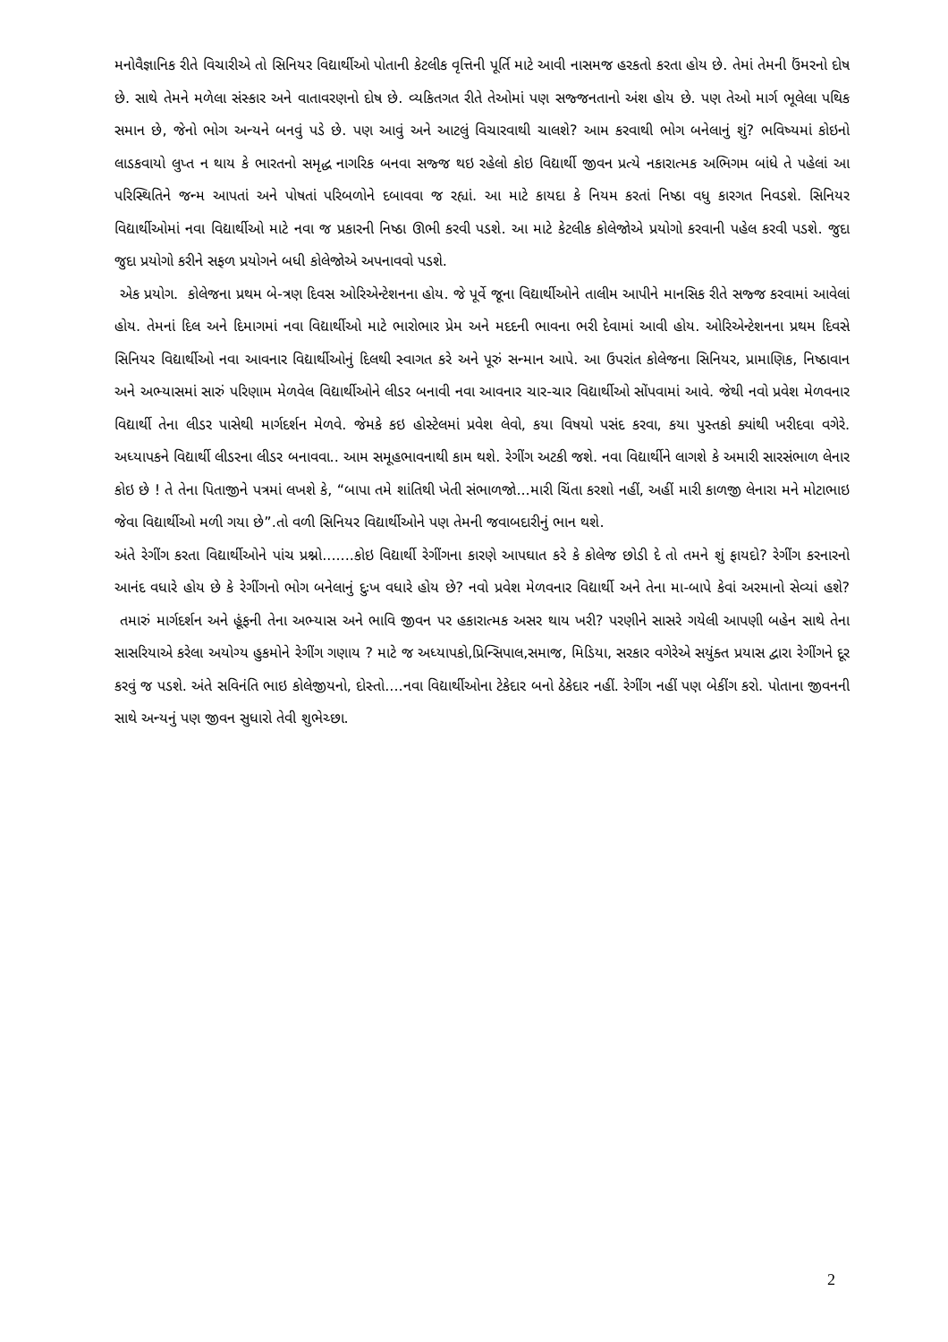મનોવૈજ્ઞાનિક રીતે વિચારીએ તો સિનિયર વિદ્યાર્થીઓ પોતાની કેટલીક વૃત્તિની પૂર્તિ માટે આવી નાસમજ હરકતો કરતા હોય છે. તેમાં તેમની ઉંમરનો દોષ છે. સાથે તેમને મળેલા સંસ્કાર અને વાતાવરણનો દોષ છે. વ્યકિતગત રીતે તેઓમાં પણ સજ્જનતાનો અંશ હોય છે. પણ તેઓ માર્ગ ભૂલેલા પથિક સમાન છે, જેનો ભોગ અન્યને બનવું પડે છે. પણ આવું અને આટલું વિચારવાથી ચાલશે? આમ કરવાથી ભોગ બનેલાનું શું? ભવિષ્યમાં કોઇનો લાડકવાયો લુપ્ત ન થાય કે ભારતનો સમૃદ્ધ નાગરિક બનવા સજ્જ થઇ રહેલો કોઇ વિદ્યાર્થી જીવન પ્રત્યે નકારાત્મક અભિગમ બાંધે તે પહેલાં આ પરિસ્થિતિને જન્મ આપતાં અને પોષતાં પરિબળોને દબાવવા જ રહ્યાં. આ માટે કાયદા કે નિયમ કરતાં નિષ્ઠા વધુ કારગત નિવડશે. સિનિયર વિદ્યાર્થીઓમાં નવા વિદ્યાર્થીઓ માટે નવા જ પ્રકારની નિષ્ઠા ઊભી કરવી પડશે. આ માટે કેટલીક કોલેજોએ પ્રયોગો કરવાની પહેલ કરવી પડશે. જુદા જુદા પ્રયોગો કરીને સફળ પ્રયોગને બધી કોલેજોએ અપનાવવો પડશે.
એક પ્રયોગ. કોલેજના પ્રથમ બે-ત્રણ દિવસ ઓરિએન્ટેશનના હોય. જે પૂર્વે જૂના વિદ્યાર્થીઓને તાલીમ આપીને માનસિક રીતે સજ્જ કરવામાં આવેલાં હોય. તેમનાં દિલ અને દિમાગમાં નવા વિદ્યાર્થીઓ માટે ભારોભાર પ્રેમ અને મદદની ભાવના ભરી દેવામાં આવી હોય. ઓરિએન્ટેશનના પ્રથમ દિવસે સિનિયર વિદ્યાર્થીઓ નવા આવનાર વિદ્યાર્થીઓનું દિલથી સ્વાગત કરે અને પૂરું સન્માન આપે. આ ઉપરાંત કોલેજના સિનિયર, પ્રામાણિક, નિષ્ઠાવાન અને અભ્યાસમાં સારું પરિણામ મેળવેલ વિદ્યાર્થીઓને લીડર બનાવી નવા આવનાર ચાર-ચાર વિદ્યાર્થીઓ સોંપવામાં આવે. જેથી નવો પ્રવેશ મેળવનાર વિદ્યાર્થી તેના લીડર પાસેથી માર્ગદર્શન મેળવે. જેમકે કઇ હોસ્ટેલમાં પ્રવેશ લેવો, કયા વિષયો પસંદ કરવા, કયા પુસ્તકો ક્યાંથી ખરીદવા વગેરે. અધ્યાપકને વિદ્યાર્થી લીડરના લીડર બનાવવા.. આમ સમૂહભાવનાથી કામ થશે. રેગીંગ અટકી જશે. નવા વિદ્યાર્થીને લાગશે કે અમારી સારસંભાળ લેનાર કોઇ છે ! તે તેના પિતાજીને પત્રમાં લખશે કે, “બાપા તમે શાંતિથી ખેતી સંભાળજો...મારી ચિંતા કરશો નહીં, અહીં મારી કાળજી લેનારા મને મોટાભાઇ જેવા વિદ્યાર્થીઓ મળી ગયા છે”.તો વળી સિનિયર વિદ્યાર્થીઓને પણ તેમની જવાબદારીનું ભાન થશે.
અંતે રેગીંગ કરતા વિદ્યાર્થીઓને પાંચ પ્રશ્નો.......કોઇ વિદ્યાર્થી રેગીંગના કારણે આપઘાત કરે કે કોલેજ છોડી દે તો તમને શું ફાયદો? રેગીંગ કરનારનો આનંદ વધારે હોય છે કે રેગીંગનો ભોગ બનેલાનું દુઃખ વધારે હોય છે? નવો પ્રવેશ મેળવનાર વિદ્યાર્થી અને તેના મા-બાપે કેવાં અરમાનો સેવ્યાં હશે? તમારું માર્ગદર્શન અને હૂંફની તેના અભ્યાસ અને ભાવિ જીવન પર હકારાત્મક અસર થાય ખરી? પરણીને સાસરે ગયેલી આપણી બહેન સાથે તેના સાસરિયાએ કરેલા અયોગ્ય હુકમોને રેગીંગ ગણાય ? માટે જ અધ્યાપકો,પ્રિન્સિપાલ,સમાજ, મિડિયા, સરકાર વગેરેએ સયુંક્ત પ્રયાસ દ્વારા રેગીંગને દૂર કરવું જ પડશે. અંતે સવિનંતિ ભાઇ કોલેજીયનો, દોસ્તો....નવા વિદ્યાર્થીઓના ટેકેદાર બનો ઠેકેદાર નહીં. રેગીંગ નહીં પણ બેકીંગ કરો. પોતાના જીવનની સાથે અન્યનું પણ જીવન સુધારો તેવી શુભેચ્છા.
2